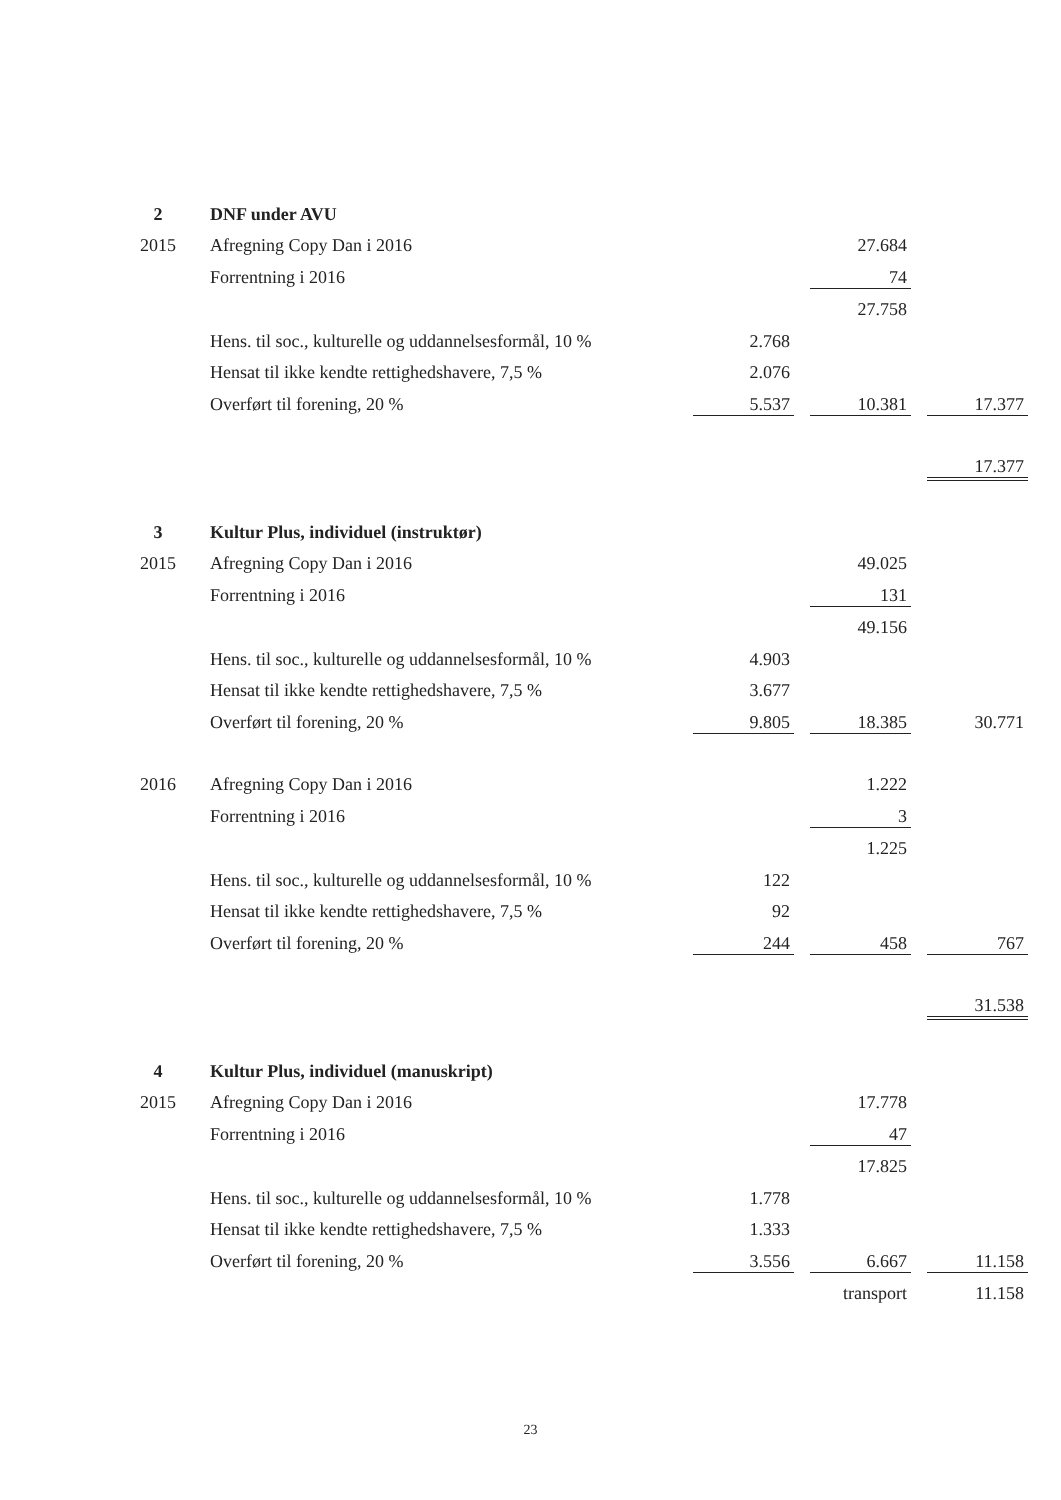| 2 | DNF under AVU | | | | | |
| 2015 | Afregning Copy Dan i 2016 | | | 27.684 | | |
| | Forrentning i 2016 | | | 74 | | |
| | | | | 27.758 | | |
| | Hens. til soc., kulturelle og uddannelsesformål, 10 % | 2.768 | | | | |
| | Hensat til ikke kendte rettighedshavere, 7,5 % | 2.076 | | | | |
| | Overført til forening, 20 % | 5.537 | | 10.381 | | 17.377 |
| | | | | | | 17.377 |
| 3 | Kultur Plus, individuel (instruktør) | | | | | |
| 2015 | Afregning Copy Dan i 2016 | | | 49.025 | | |
| | Forrentning i 2016 | | | 131 | | |
| | | | | 49.156 | | |
| | Hens. til soc., kulturelle og uddannelsesformål, 10 % | 4.903 | | | | |
| | Hensat til ikke kendte rettighedshavere, 7,5 % | 3.677 | | | | |
| | Overført til forening, 20 % | 9.805 | | 18.385 | | 30.771 |
| 2016 | Afregning Copy Dan i 2016 | | | 1.222 | | |
| | Forrentning i 2016 | | | 3 | | |
| | | | | 1.225 | | |
| | Hens. til soc., kulturelle og uddannelsesformål, 10 % | 122 | | | | |
| | Hensat til ikke kendte rettighedshavere, 7,5 % | 92 | | | | |
| | Overført til forening, 20 % | 244 | | 458 | | 767 |
| | | | | | | 31.538 |
| 4 | Kultur Plus, individuel (manuskript) | | | | | |
| 2015 | Afregning Copy Dan i 2016 | | | 17.778 | | |
| | Forrentning i 2016 | | | 47 | | |
| | | | | 17.825 | | |
| | Hens. til soc., kulturelle og uddannelsesformål, 10 % | 1.778 | | | | |
| | Hensat til ikke kendte rettighedshavere, 7,5 % | 1.333 | | | | |
| | Overført til forening, 20 % | 3.556 | | 6.667 | | 11.158 |
| | | | | transport | | 11.158 |
23